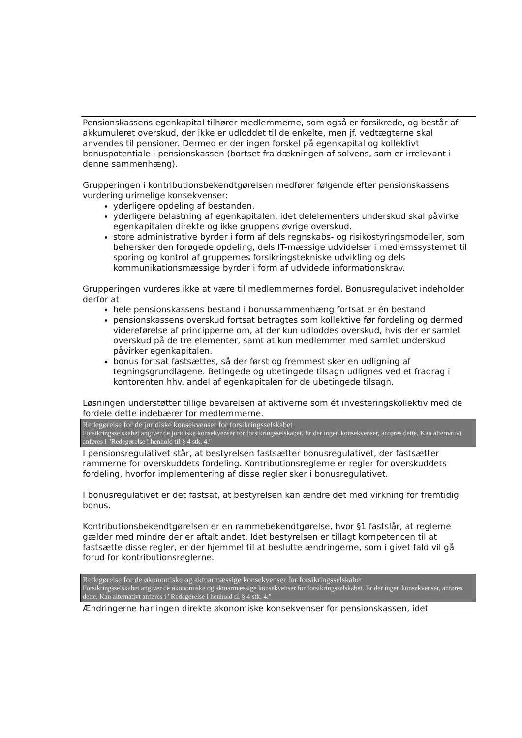Pensionskassens egenkapital tilhører medlemmerne, som også er forsikrede, og består af akkumuleret overskud, der ikke er udloddet til de enkelte, men jf. vedtægterne skal anvendes til pensioner. Dermed er der ingen forskel på egenkapital og kollektivt bonuspotentiale i pensionskassen (bortset fra dækningen af solvens, som er irrelevant i denne sammenhæng).
Grupperingen i kontributionsbekendtgørelsen medfører følgende efter pensionskassens vurdering urimelige konsekvenser:
yderligere opdeling af bestanden.
yderligere belastning af egenkapitalen, idet delelementers underskud skal påvirke egenkapitalen direkte og ikke gruppens øvrige overskud.
store administrative byrder i form af dels regnskabs- og risikostyringsmodeller, som behersker den forøgede opdeling, dels IT-mæssige udvidelser i medlemssystemet til sporing og kontrol af gruppernes forsikringstekniske udvikling og dels kommunikationsmæssige byrder i form af udvidede informationskrav.
Grupperingen vurderes ikke at være til medlemmernes fordel. Bonusregulativet indeholder derfor at
hele pensionskassens bestand i bonussammenhæng fortsat er én bestand
pensionskassens overskud fortsat betragtes som kollektive før fordeling og dermed videreførelse af principperne om, at der kun udloddes overskud, hvis der er samlet overskud på de tre elementer, samt at kun medlemmer med samlet underskud påvirker egenkapitalen.
bonus fortsat fastsættes, så der først og fremmest sker en udligning af tegningsgrundlagene. Betingede og ubetingede tilsagn udlignes ved et fradrag i kontorenten hhv. andel af egenkapitalen for de ubetingede tilsagn.
Løsningen understøtter tillige bevarelsen af aktiverne som ét investeringskollektiv med de fordele dette indebærer for medlemmerne.
Redegørelse for de juridiske konsekvenser for forsikringsselskabet
Forsikringsselskabet angiver de juridiske konsekvenser for forsikringsselskabet. Er der ingen konsekvenser, anføres dette. Kan alternativt anføres i "Redegørelse i henhold til § 4 stk. 4."
I pensionsregulativet står, at bestyrelsen fastsætter bonusregulativet, der fastsætter rammerne for overskuddets fordeling. Kontributionsreglerne er regler for overskuddets fordeling, hvorfor implementering af disse regler sker i bonusregulativet.
I bonusregulativet er det fastsat, at bestyrelsen kan ændre det med virkning for fremtidig bonus.
Kontributionsbekendtgørelsen er en rammebekendtgørelse, hvor §1 fastslår, at reglerne gælder med mindre der er aftalt andet. Idet bestyrelsen er tillagt kompetencen til at fastsætte disse regler, er der hjemmel til at beslutte ændringerne, som i givet fald vil gå forud for kontributionsreglerne.
Redegørelse for de økonomiske og aktuarmæssige konsekvenser for forsikringsselskabet
Forsikringsselskabet angiver de økonomiske og aktuarmæssige konsekvenser for forsikringsselskabet. Er der ingen konsekvenser, anføres dette. Kan alternativt anføres i "Redegørelse i henhold til § 4 stk. 4."
Ændringerne har ingen direkte økonomiske konsekvenser for pensionskassen, idet